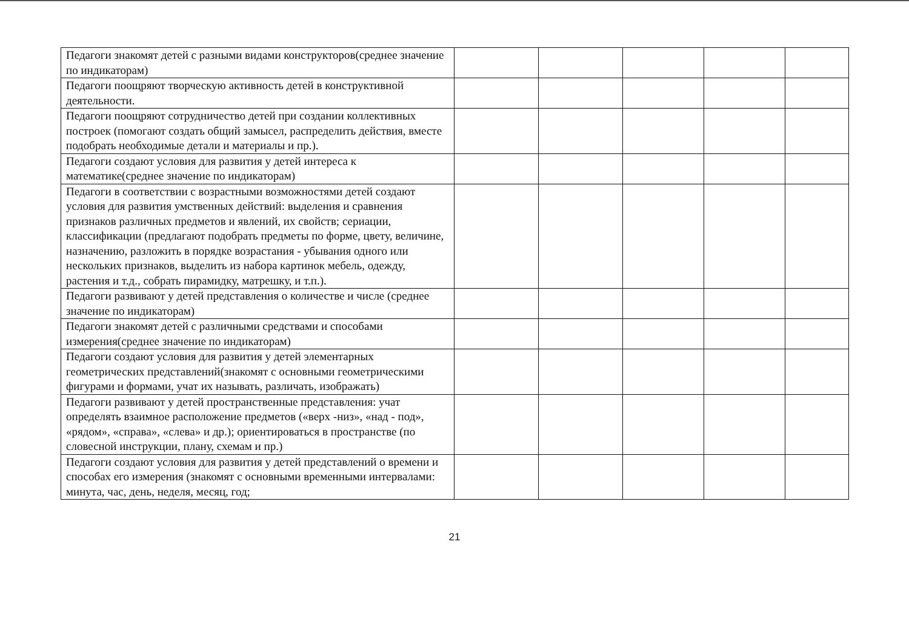| Педагоги знакомят детей с разными видами конструкторов(среднее значение по индикаторам) | | | | | |
| Педагоги поощряют творческую активность детей в конструктивной деятельности. | | | | | |
| Педагоги поощряют сотрудничество детей при создании коллективных построек (помогают создать общий замысел, распределить действия, вместе подобрать необходимые детали и материалы и пр.). | | | | | |
| Педагоги создают условия для развития у детей интереса к математике(среднее значение по индикаторам) | | | | | |
| Педагоги в соответствии с возрастными возможностями детей создают условия для развития умственных действий: выделения и сравнения признаков различных предметов и явлений, их свойств; сериации, классификации (предлагают подобрать предметы по форме, цвету, величине, назначению, разложить в порядке возрастания - убывания одного или нескольких признаков, выделить из набора картинок мебель, одежду, растения и т.д., собрать пирамидку, матрешку, и т.п.). | | | | | |
| Педагоги развивают у детей представления о количестве и числе (среднее значение по индикаторам) | | | | | |
| Педагоги знакомят детей с различными средствами и способами измерения(среднее значение по индикаторам) | | | | | |
| Педагоги создают условия для развития у детей элементарных геометрических представлений(знакомят с основными геометрическими фигурами и формами, учат их называть, различать, изображать) | | | | | |
| Педагоги развивают у детей пространственные представления: учат определять взаимное расположение предметов («верх -низ», «над - под», «рядом», «справа», «слева» и др.); ориентироваться в пространстве (по словесной инструкции, плану, схемам и пр.) | | | | | |
| Педагоги создают условия для развития у детей представлений о времени и способах его измерения (знакомят с основными временными интервалами: минута, час, день, неделя, месяц, год; | | | | | |
21